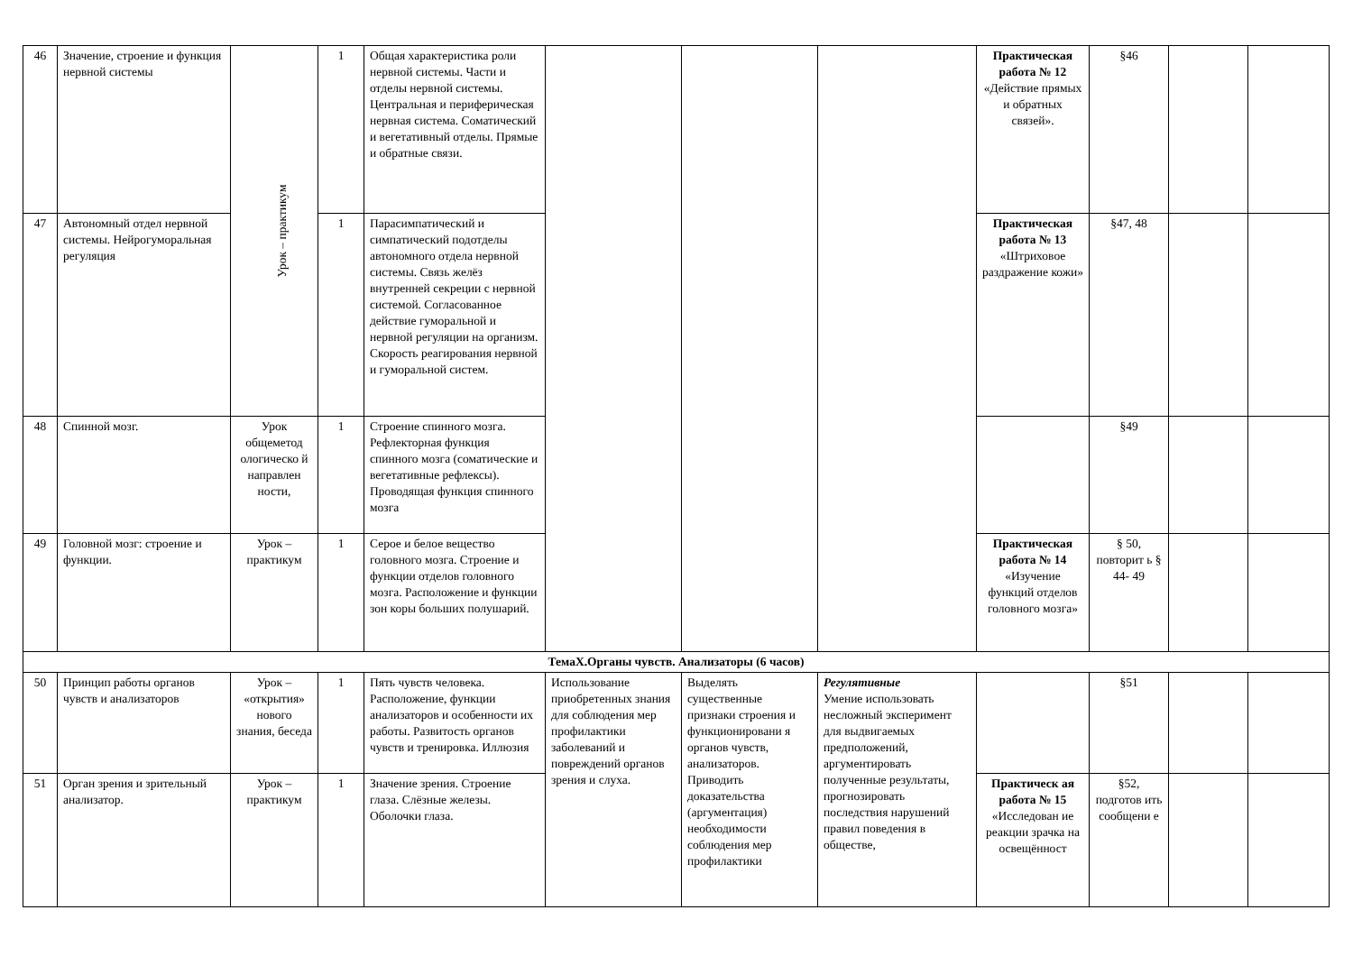| 46 | Значение, строение и функция нервной системы | Урок – практикум | 1 | Общая характеристика роли нервной системы. Части и отделы нервной системы. Центральная и периферическая нервная система. Соматический и вегетативный отделы. Прямые и обратные связи. | | | | Практическая работа № 12 «Действие прямых и обратных связей». | §46 | | |
| 47 | Автономный отдел нервной системы. Нейрогуморальная регуляция | | 1 | Парасимпатический и симпатический подотделы автономного отдела нервной системы. Связь желёз внутренней секреции с нервной системой. Согласованное действие гуморальной и нервной регуляции на организм. Скорость реагирования нервной и гуморальной систем. | | | | Практическая работа № 13 «Штриховое раздражение кожи» | §47, 48 | | |
| 48 | Спинной мозг. | Урок общеметод ологическо й направлен ности, | 1 | Строение спинного мозга. Рефлекторная функция спинного мозга (соматические и вегетативные рефлексы). Проводящая функция спинного мозга | | | | | §49 | | |
| 49 | Головной мозг: строение и функции. | Урок – практикум | 1 | Серое и белое вещество головного мозга. Строение и функции отделов головного мозга. Расположение и функции зон коры больших полушарий. | | | | Практическая работа № 14 «Изучение функций отделов головного мозга» | § 50, повторит ь § 44- 49 | | |
| ТемаX.Органы чувств. Анализаторы (6 часов) | | | | | | | | | | | |
| 50 | Принцип работы органов чувств и анализаторов | Урок – «открытия» нового знания, беседа | 1 | Пять чувств человека. Расположение, функции анализаторов и особенности их работы. Развитость органов чувств и тренировка. Иллюзия | Использование приобретенных знания для соблюдения мер профилактики заболеваний и повреждений органов зрения и слуха. | Выделять существенные признаки строения и функционировани я органов чувств, анализаторов. Приводить доказательства (аргументация) необходимости соблюдения мер профилактики | Регулятивные Умение использовать несложный эксперимент для выдвигаемых предположений, аргументировать полученные результаты, прогнозировать последствия нарушений правил поведения в обществе, | | §51 | | |
| 51 | Орган зрения и зрительный анализатор. | Урок – практикум | 1 | Значение зрения. Строение глаза. Слёзные железы. Оболочки глаза. | | | | Практическ ая работа № 15 «Исследован ие реакции зрачка на освещённост | §52, подготов ить сообщени е | | |